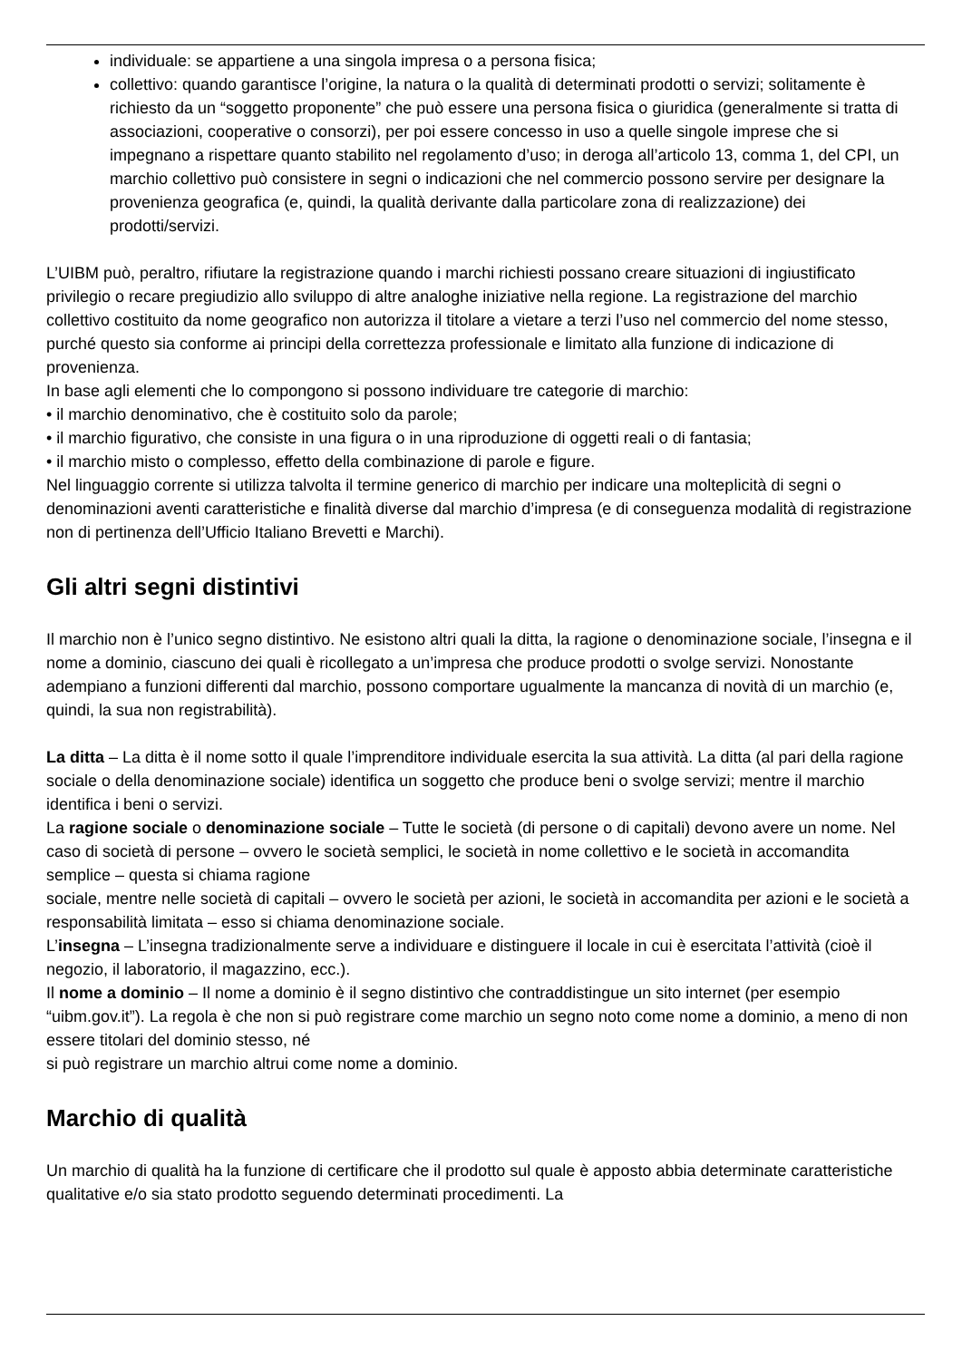individuale: se appartiene a una singola impresa o a persona fisica;
collettivo: quando garantisce l’origine, la natura o la qualità di determinati prodotti o servizi; solitamente è richiesto da un “soggetto proponente” che può essere una persona fisica o giuridica (generalmente si tratta di associazioni, cooperative o consorzi), per poi essere concesso in uso a quelle singole imprese che si impegnano a rispettare quanto stabilito nel regolamento d’uso; in deroga all’articolo 13, comma 1, del CPI, un marchio collettivo può consistere in segni o indicazioni che nel commercio possono servire per designare la provenienza geografica (e, quindi, la qualità derivante dalla particolare zona di realizzazione) dei prodotti/servizi.
L’UIBM può, peraltro, rifiutare la registrazione quando i marchi richiesti possano creare situazioni di ingiustificato privilegio o recare pregiudizio allo sviluppo di altre analoghe iniziative nella regione. La registrazione del marchio collettivo costituito da nome geografico non autorizza il titolare a vietare a terzi l’uso nel commercio del nome stesso, purché questo sia conforme ai principi della correttezza professionale e limitato alla funzione di indicazione di provenienza.
In base agli elementi che lo compongono si possono individuare tre categorie di marchio:
• il marchio denominativo, che è costituito solo da parole;
• il marchio figurativo, che consiste in una figura o in una riproduzione di oggetti reali o di fantasia;
• il marchio misto o complesso, effetto della combinazione di parole e figure.
Nel linguaggio corrente si utilizza talvolta il termine generico di marchio per indicare una molteplicità di segni o denominazioni aventi caratteristiche e finalità diverse dal marchio d’impresa (e di conseguenza modalità di registrazione non di pertinenza dell’Ufficio Italiano Brevetti e Marchi).
Gli altri segni distintivi
Il marchio non è l’unico segno distintivo. Ne esistono altri quali la ditta, la ragione o denominazione sociale, l’insegna e il nome a dominio, ciascuno dei quali è ricollegato a un’impresa che produce prodotti o svolge servizi. Nonostante adempiano a funzioni differenti dal marchio, possono comportare ugualmente la mancanza di novità di un marchio (e, quindi, la sua non registrabilità).
La ditta – La ditta è il nome sotto il quale l’imprenditore individuale esercita la sua attività. La ditta (al pari della ragione sociale o della denominazione sociale) identifica un soggetto che produce beni o svolge servizi; mentre il marchio identifica i beni o servizi.
La ragione sociale o denominazione sociale – Tutte le società (di persone o di capitali) devono avere un nome. Nel caso di società di persone – ovvero le società semplici, le società in nome collettivo e le società in accomandita semplice – questa si chiama ragione
sociale, mentre nelle società di capitali – ovvero le società per azioni, le società in accomandita per azioni e le società a responsabilità limitata – esso si chiama denominazione sociale.
L’insegna – L’insegna tradizionalmente serve a individuare e distinguere il locale in cui è esercitata l’attività (cioè il negozio, il laboratorio, il magazzino, ecc.).
Il nome a dominio – Il nome a dominio è il segno distintivo che contraddistingue un sito internet (per esempio “uibm.gov.it”). La regola è che non si può registrare come marchio un segno noto come nome a dominio, a meno di non essere titolari del dominio stesso, né
si può registrare un marchio altrui come nome a dominio.
Marchio di qualità
Un marchio di qualità ha la funzione di certificare che il prodotto sul quale è apposto abbia determinate caratteristiche qualitative e/o sia stato prodotto seguendo determinati procedimenti. La